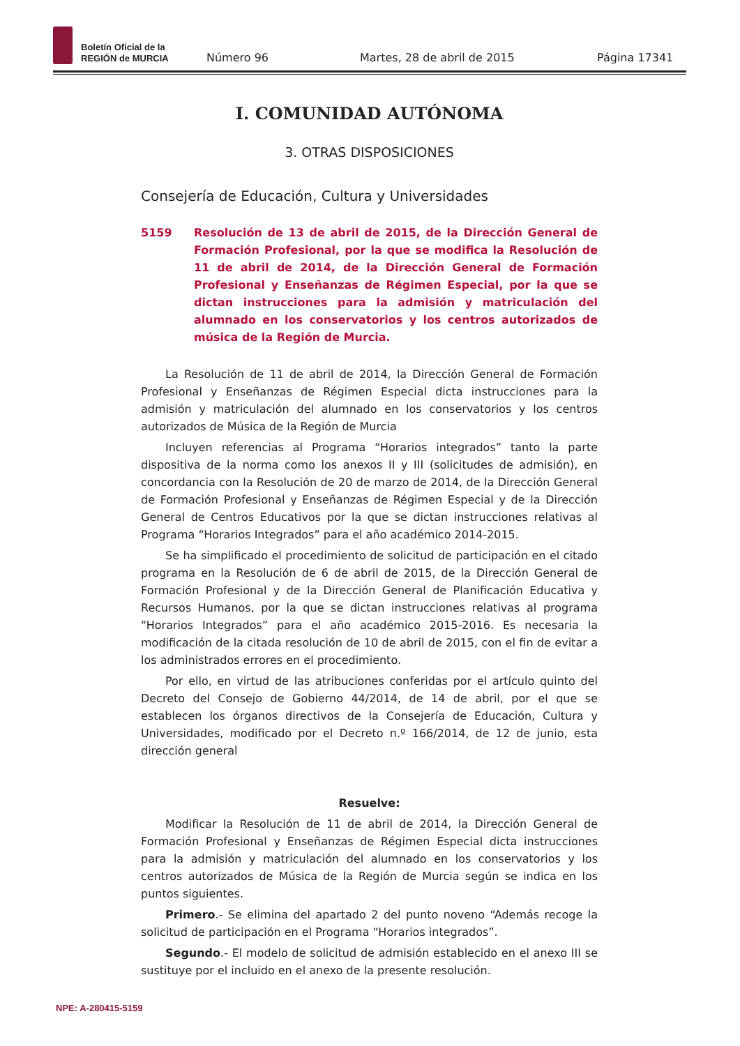Boletín Oficial de la
REGIÓN de MURCIA
Número 96 Martes, 28 de abril de 2015 Página 17341
I. COMUNIDAD AUTÓNOMA
3. OTRAS DISPOSICIONES
Consejería de Educación, Cultura y Universidades
5159 Resolución de 13 de abril de 2015, de la Dirección General de Formación Profesional, por la que se modifica la Resolución de 11 de abril de 2014, de la Dirección General de Formación Profesional y Enseñanzas de Régimen Especial, por la que se dictan instrucciones para la admisión y matriculación del alumnado en los conservatorios y los centros autorizados de música de la Región de Murcia.
La Resolución de 11 de abril de 2014, la Dirección General de Formación Profesional y Enseñanzas de Régimen Especial dicta instrucciones para la admisión y matriculación del alumnado en los conservatorios y los centros autorizados de Música de la Región de Murcia
Incluyen referencias al Programa “Horarios integrados” tanto la parte dispositiva de la norma como los anexos II y III (solicitudes de admisión), en concordancia con la Resolución de 20 de marzo de 2014, de la Dirección General de Formación Profesional y Enseñanzas de Régimen Especial y de la Dirección General de Centros Educativos por la que se dictan instrucciones relativas al Programa “Horarios Integrados” para el año académico 2014-2015.
Se ha simplificado el procedimiento de solicitud de participación en el citado programa en la Resolución de 6 de abril de 2015, de la Dirección General de Formación Profesional y de la Dirección General de Planificación Educativa y Recursos Humanos, por la que se dictan instrucciones relativas al programa “Horarios Integrados” para el año académico 2015-2016. Es necesaria la modificación de la citada resolución de 10 de abril de 2015, con el fin de evitar a los administrados errores en el procedimiento.
Por ello, en virtud de las atribuciones conferidas por el artículo quinto del Decreto del Consejo de Gobierno 44/2014, de 14 de abril, por el que se establecen los órganos directivos de la Consejería de Educación, Cultura y Universidades, modificado por el Decreto n.º 166/2014, de 12 de junio, esta dirección general
Resuelve:
Modificar la Resolución de 11 de abril de 2014, la Dirección General de Formación Profesional y Enseñanzas de Régimen Especial dicta instrucciones para la admisión y matriculación del alumnado en los conservatorios y los centros autorizados de Música de la Región de Murcia según se indica en los puntos siguientes.
Primero.- Se elimina del apartado 2 del punto noveno “Además recoge la solicitud de participación en el Programa “Horarios integrados”.
Segundo.- El modelo de solicitud de admisión establecido en el anexo III se sustituye por el incluido en el anexo de la presente resolución.
NPE: A-280415-5159